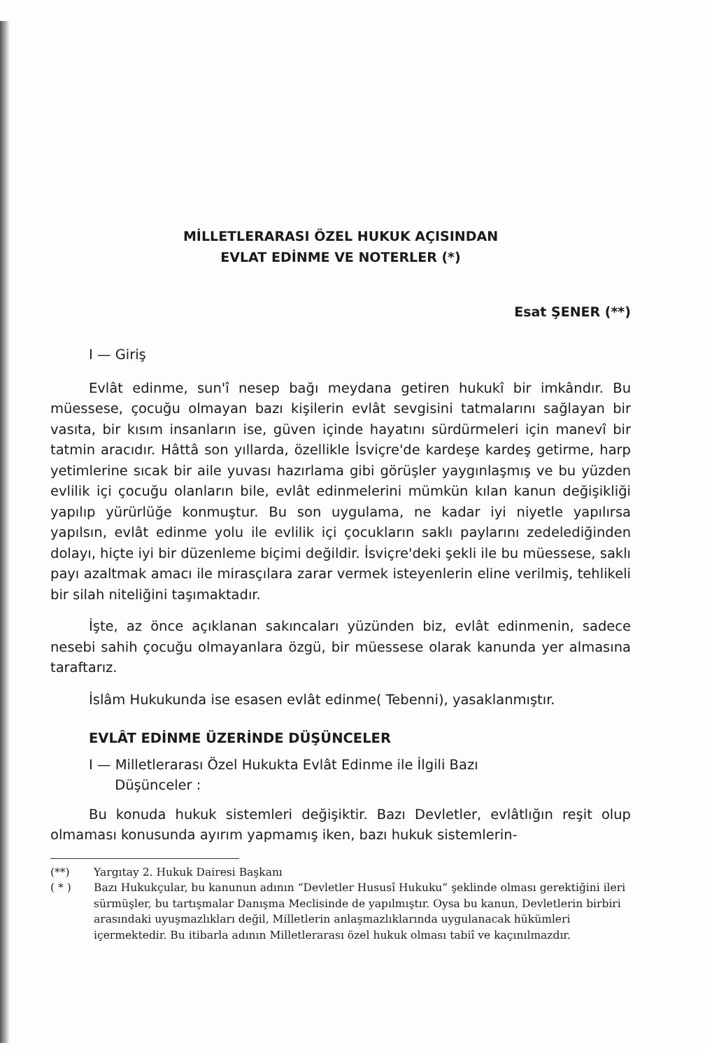MİLLETLERARASI ÖZEL HUKUK AÇISINDAN
EVLAT EDİNME VE NOTERLER (*)
Esat ŞENER (**)
I — Giriş
Evlât edinme, sun'î nesep bağı meydana getiren hukukî bir imkândır. Bu müessese, çocuğu olmayan bazı kişilerin evlât sevgisini tatmalarını sağlayan bir vasıta, bir kısım insanların ise, güven içinde hayatını sürdürmeleri için manevî bir tatmin aracıdır. Hâttâ son yıllarda, özellikle İsviçre'de kardeşe kardeş getirme, harp yetimlerine sıcak bir aile yuvası hazırlama gibi görüşler yaygınlaşmış ve bu yüzden evlilik içi çocuğu olanların bile, evlât edinmelerini mümkün kılan kanun değişikliği yapılıp yürürlüğe konmuştur. Bu son uygulama, ne kadar iyi niyetle yapılırsa yapılsın, evlât edinme yolu ile evlilik içi çocukların saklı paylarını zedelediğinden dolayı, hiçte iyi bir düzenleme biçimi değildir. İsviçre'deki şekli ile bu müessese, saklı payı azaltmak amacı ile mirasçılara zarar vermek isteyenlerin eline verilmiş, tehlikeli bir silah niteliğini taşımaktadır.
İşte, az önce açıklanan sakıncaları yüzünden biz, evlât edinmenin, sadece nesebi sahih çocuğu olmayanlara özgü, bir müessese olarak kanunda yer almasına taraftarız.
İslâm Hukukunda ise esasen evlât edinme( Tebenni), yasaklanmıştır.
EVLÂT EDİNME ÜZERİNDE DÜŞÜNCELER
I — Milletlerarası Özel Hukukta Evlât Edinme ile İlgili Bazı
Düşünceler :
Bu konuda hukuk sistemleri değişiktir. Bazı Devletler, evlâtlığın reşit olup olmaması konusunda ayırım yapmamış iken, bazı hukuk sistemlerin-
(**) Yargıtay 2. Hukuk Dairesi Başkanı
( * ) Bazı Hukukçular, bu kanunun adının “Devletler Hususî Hukuku” şeklinde olması gerektiğini ileri sürmüşler, bu tartışmalar Danışma Meclisinde de yapılmıştır. Oysa bu kanun, Devletlerin birbiri arasındaki uyuşmazlıkları değil, Milletlerin anlaşmazlıklarında uygulanacak hükümleri içermektedir. Bu itibarla adının Milletlerarası özel hukuk olması tabiî ve kaçınılmazdır.